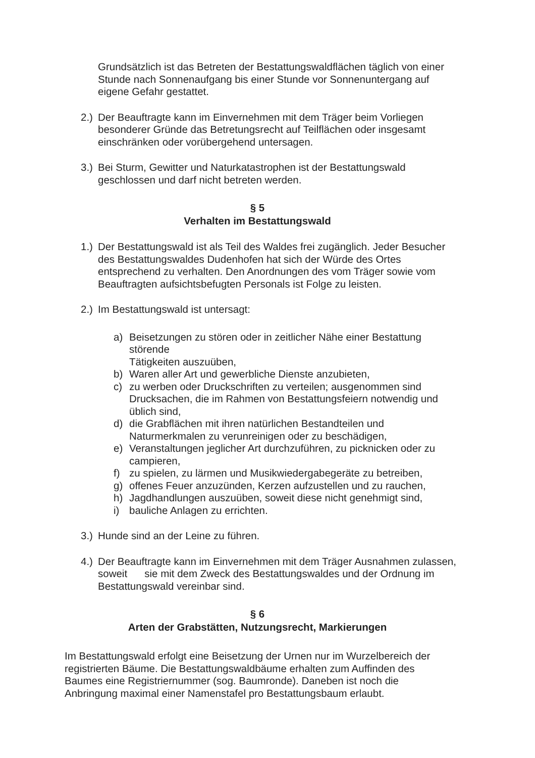Grundsätzlich ist das Betreten der Bestattungswaldflächen täglich von einer Stunde nach Sonnenaufgang bis einer Stunde vor Sonnenuntergang auf eigene Gefahr gestattet.
2.)
Der Beauftragte kann im Einvernehmen mit dem Träger beim Vorliegen besonderer Gründe das Betretungsrecht auf Teilflächen oder insgesamt einschränken oder vorübergehend untersagen.
3.)
Bei Sturm, Gewitter und Naturkatastrophen ist der Bestattungswald geschlossen und darf nicht betreten werden.
§ 5
Verhalten im Bestattungswald
1.)
Der Bestattungswald ist als Teil des Waldes frei zugänglich. Jeder Besucher des Bestattungswaldes Dudenhofen hat sich der Würde des Ortes entsprechend zu verhalten. Den Anordnungen des vom Träger sowie vom Beauftragten aufsichtsbefugten Personals ist Folge zu leisten.
2.)
Im Bestattungswald ist untersagt:
a) Beisetzungen zu stören oder in zeitlicher Nähe einer Bestattung störende
Tätigkeiten auszuüben,
b) Waren aller Art und gewerbliche Dienste anzubieten,
c) zu werben oder Druckschriften zu verteilen; ausgenommen sind Drucksachen, die im Rahmen von Bestattungsfeiern notwendig und üblich sind,
d) die Grabflächen mit ihren natürlichen Bestandteilen und Naturmerkmalen zu verunreinigen oder zu beschädigen,
e) Veranstaltungen jeglicher Art durchzuführen, zu picknicken oder zu campieren,
f) zu spielen, zu lärmen und Musikwiedergabegeräte zu betreiben,
g) offenes Feuer anzuzünden, Kerzen aufzustellen und zu rauchen,
h) Jagdhandlungen auszuüben, soweit diese nicht genehmigt sind,
i) bauliche Anlagen zu errichten.
3.)
Hunde sind an der Leine zu führen.
4.)
Der Beauftragte kann im Einvernehmen mit dem Träger Ausnahmen zulassen, soweit sie mit dem Zweck des Bestattungswaldes und der Ordnung im Bestattungswald vereinbar sind.
§ 6
Arten der Grabstätten, Nutzungsrecht, Markierungen
Im Bestattungswald erfolgt eine Beisetzung der Urnen nur im Wurzelbereich der registrierten Bäume. Die Bestattungswaldbäume erhalten zum Auffinden des Baumes eine Registriernummer (sog. Baumronde). Daneben ist noch die Anbringung maximal einer Namenstafel pro Bestattungsbaum erlaubt.